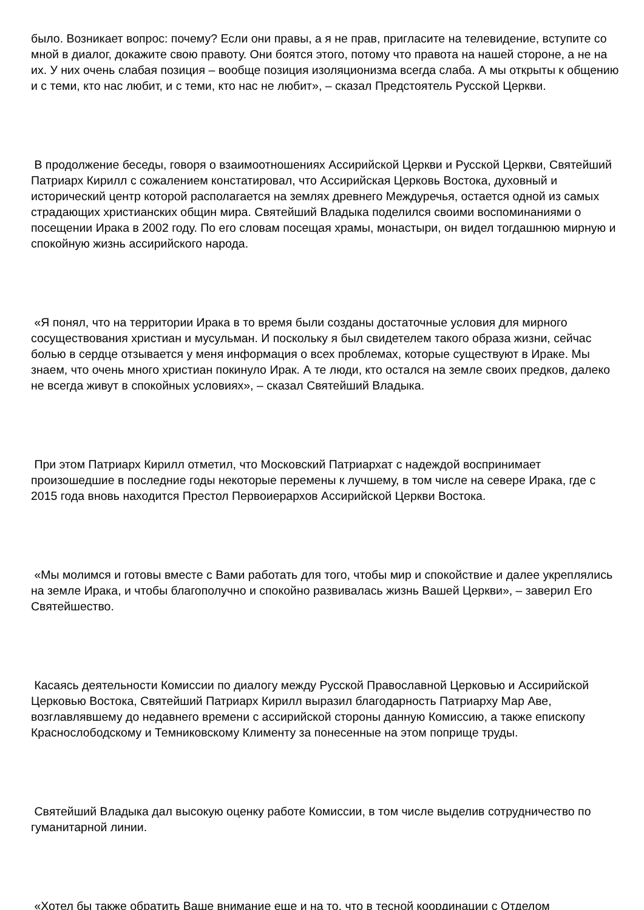было. Возникает вопрос: почему? Если они правы, а я не прав, пригласите на телевидение, вступите со мной в диалог, докажите свою правоту. Они боятся этого, потому что правота на нашей стороне, а не на их. У них очень слабая позиция – вообще позиция изоляционизма всегда слаба. А мы открыты к общению и с теми, кто нас любит, и с теми, кто нас не любит», – сказал Предстоятель Русской Церкви.
В продолжение беседы, говоря о взаимоотношениях Ассирийской Церкви и Русской Церкви, Святейший Патриарх Кирилл с сожалением констатировал, что Ассирийская Церковь Востока, духовный и исторический центр которой располагается на землях древнего Междуречья, остается одной из самых страдающих христианских общин мира. Святейший Владыка поделился своими воспоминаниями о посещении Ирака в 2002 году. По его словам посещая храмы, монастыри, он видел тогдашнюю мирную и спокойную жизнь ассирийского народа.
«Я понял, что на территории Ирака в то время были созданы достаточные условия для мирного сосуществования христиан и мусульман. И поскольку я был свидетелем такого образа жизни, сейчас болью в сердце отзывается у меня информация о всех проблемах, которые существуют в Ираке. Мы знаем, что очень много христиан покинуло Ирак. А те люди, кто остался на земле своих предков, далеко не всегда живут в спокойных условиях», – сказал Святейший Владыка.
При этом Патриарх Кирилл отметил, что Московский Патриархат с надеждой воспринимает произошедшие в последние годы некоторые перемены к лучшему, в том числе на севере Ирака, где с 2015 года вновь находится Престол Первоиерархов Ассирийской Церкви Востока.
«Мы молимся и готовы вместе с Вами работать для того, чтобы мир и спокойствие и далее укреплялись на земле Ирака, и чтобы благополучно и спокойно развивалась жизнь Вашей Церкви», – заверил Его Святейшество.
Касаясь деятельности Комиссии по диалогу между Русской Православной Церковью и Ассирийской Церковью Востока, Святейший Патриарх Кирилл выразил благодарность Патриарху Мар Аве, возглавлявшему до недавнего времени с ассирийской стороны данную Комиссию, а также епископу Краснослободскому и Темниковскому Клименту за понесенные на этом поприще труды.
Святейший Владыка дал высокую оценку работе Комиссии, в том числе выделив сотрудничество по гуманитарной линии.
«Хотел бы также обратить Ваше внимание еще и на то, что в тесной координации с Отделом